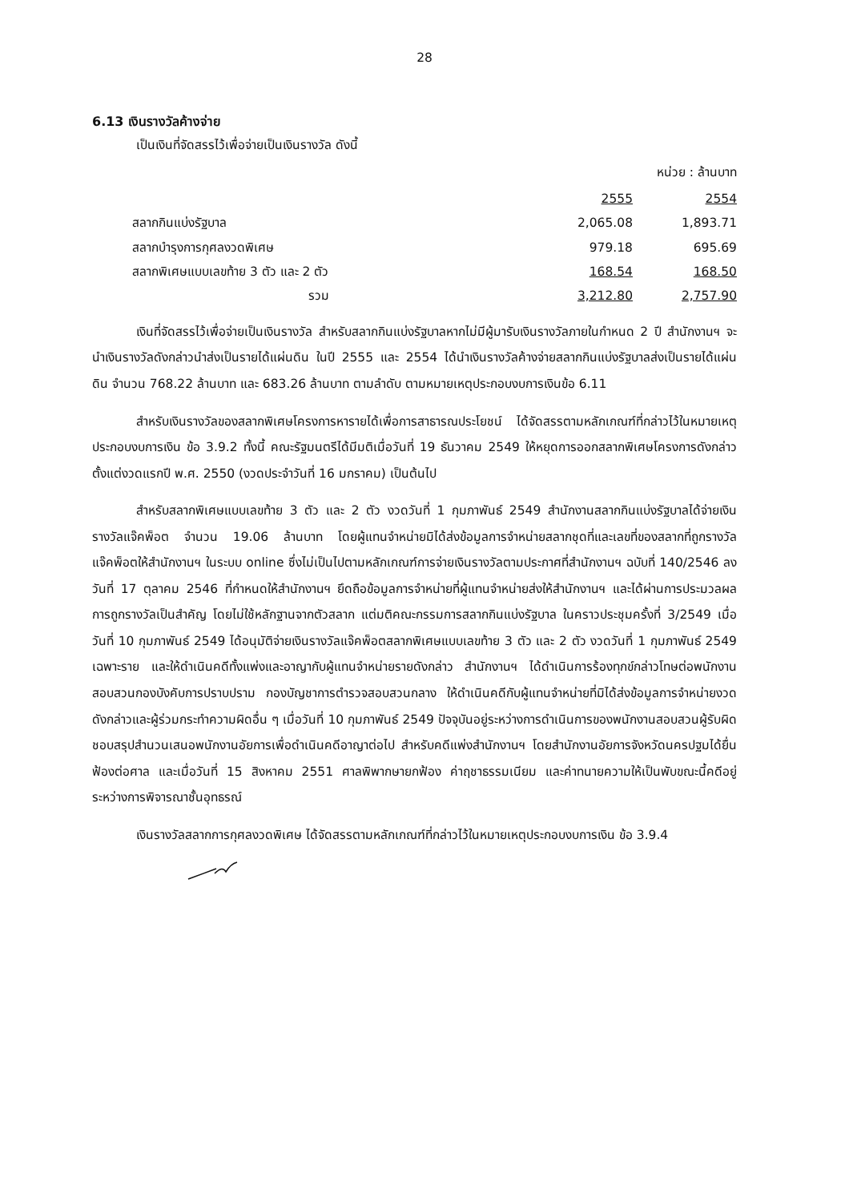28
6.13 เงินรางวัลค้างจ่าย
เป็นเงินที่จัดสรรไว้เพื่อจ่ายเป็นเงินรางวัล ดังนี้
หน่วย : ล้านบาท
| | 2555 | 2554 |
| สลากกินแบ่งรัฐบาล | 2,065.08 | 1,893.71 |
| สลากบำรุงการกุศลงวดพิเศษ | 979.18 | 695.69 |
| สลากพิเศษแบบเลขท้าย 3 ตัว และ 2 ตัว | 168.54 | 168.50 |
| รวม | 3,212.80 | 2,757.90 |
เงินที่จัดสรรไว้เพื่อจ่ายเป็นเงินรางวัล สำหรับสลากกินแบ่งรัฐบาลหากไม่มีผู้มารับเงินรางวัลภายในกำหนด 2 ปี สำนักงานฯ จะนำเงินรางวัลดังกล่าวนำส่งเป็นรายได้แผ่นดิน ในปี 2555 และ 2554 ได้นำเงินรางวัลค้างจ่ายสลากกินแบ่งรัฐบาลส่งเป็นรายได้แผ่นดิน จำนวน 768.22 ล้านบาท และ 683.26 ล้านบาท ตามลำดับ ตามหมายเหตุประกอบงบการเงินข้อ 6.11
สำหรับเงินรางวัลของสลากพิเศษโครงการหารายได้เพื่อการสาธารณประโยชน์ ได้จัดสรรตามหลักเกณฑ์ที่กล่าวไว้ในหมายเหตุประกอบงบการเงิน ข้อ 3.9.2 ทั้งนี้ คณะรัฐมนตรีได้มีมติเมื่อวันที่ 19 ธันวาคม 2549 ให้หยุดการออกสลากพิเศษโครงการดังกล่าวตั้งแต่งวดแรกปี พ.ศ. 2550 (งวดประจำวันที่ 16 มกราคม) เป็นต้นไป
สำหรับสลากพิเศษแบบเลขท้าย 3 ตัว และ 2 ตัว งวดวันที่ 1 กุมภาพันธ์ 2549 สำนักงานสลากกินแบ่งรัฐบาลได้จ่ายเงินรางวัลแจ๊คพ็อต จำนวน 19.06 ล้านบาท โดยผู้แทนจำหน่ายมิได้ส่งข้อมูลการจำหน่ายสลากชุดที่และเลขที่ของสลากที่ถูกรางวัลแจ๊คพ็อตให้สำนักงานฯ ในระบบ online ซึ่งไม่เป็นไปตามหลักเกณฑ์การจ่ายเงินรางวัลตามประกาศที่สำนักงานฯ ฉบับที่ 140/2546 ลงวันที่ 17 ตุลาคม 2546 ที่กำหนดให้สำนักงานฯ ยึดถือข้อมูลการจำหน่ายที่ผู้แทนจำหน่ายส่งให้สำนักงานฯ และได้ผ่านการประมวลผลการถูกรางวัลเป็นสำคัญ โดยไม่ใช้หลักฐานจากตัวสลาก แต่มติคณะกรรมการสลากกินแบ่งรัฐบาล ในคราวประชุมครั้งที่ 3/2549 เมื่อวันที่ 10 กุมภาพันธ์ 2549 ได้อนุมัติจ่ายเงินรางวัลแจ๊คพ็อตสลากพิเศษแบบเลขท้าย 3 ตัว และ 2 ตัว งวดวันที่ 1 กุมภาพันธ์ 2549 เฉพาะราย และให้ดำเนินคดีทั้งแพ่งและอาญากับผู้แทนจำหน่ายรายดังกล่าว สำนักงานฯ ได้ดำเนินการร้องทุกข์กล่าวโทษต่อพนักงานสอบสวนกองบังคับการปราบปราม กองบัญชาการตำรวจสอบสวนกลาง ให้ดำเนินคดีกับผู้แทนจำหน่ายที่มิได้ส่งข้อมูลการจำหน่ายงวดดังกล่าวและผู้ร่วมกระทำความผิดอื่น ๆ เมื่อวันที่ 10 กุมภาพันธ์ 2549 ปัจจุบันอยู่ระหว่างการดำเนินการของพนักงานสอบสวนผู้รับผิดชอบสรุปสำนวนเสนอพนักงานอัยการเพื่อดำเนินคดีอาญาต่อไป สำหรับคดีแพ่งสำนักงานฯ โดยสำนักงานอัยการจังหวัดนครปฐมได้ยื่นฟ้องต่อศาล และเมื่อวันที่ 15 สิงหาคม 2551 ศาลพิพากษายกฟ้อง ค่าฤชาธรรมเนียม และค่าทนายความให้เป็นพับขณะนี้คดีอยู่ระหว่างการพิจารณาชั้นอุทธรณ์
เงินรางวัลสลากการกุศลงวดพิเศษ ได้จัดสรรตามหลักเกณฑ์ที่กล่าวไว้ในหมายเหตุประกอบงบการเงิน ข้อ 3.9.4